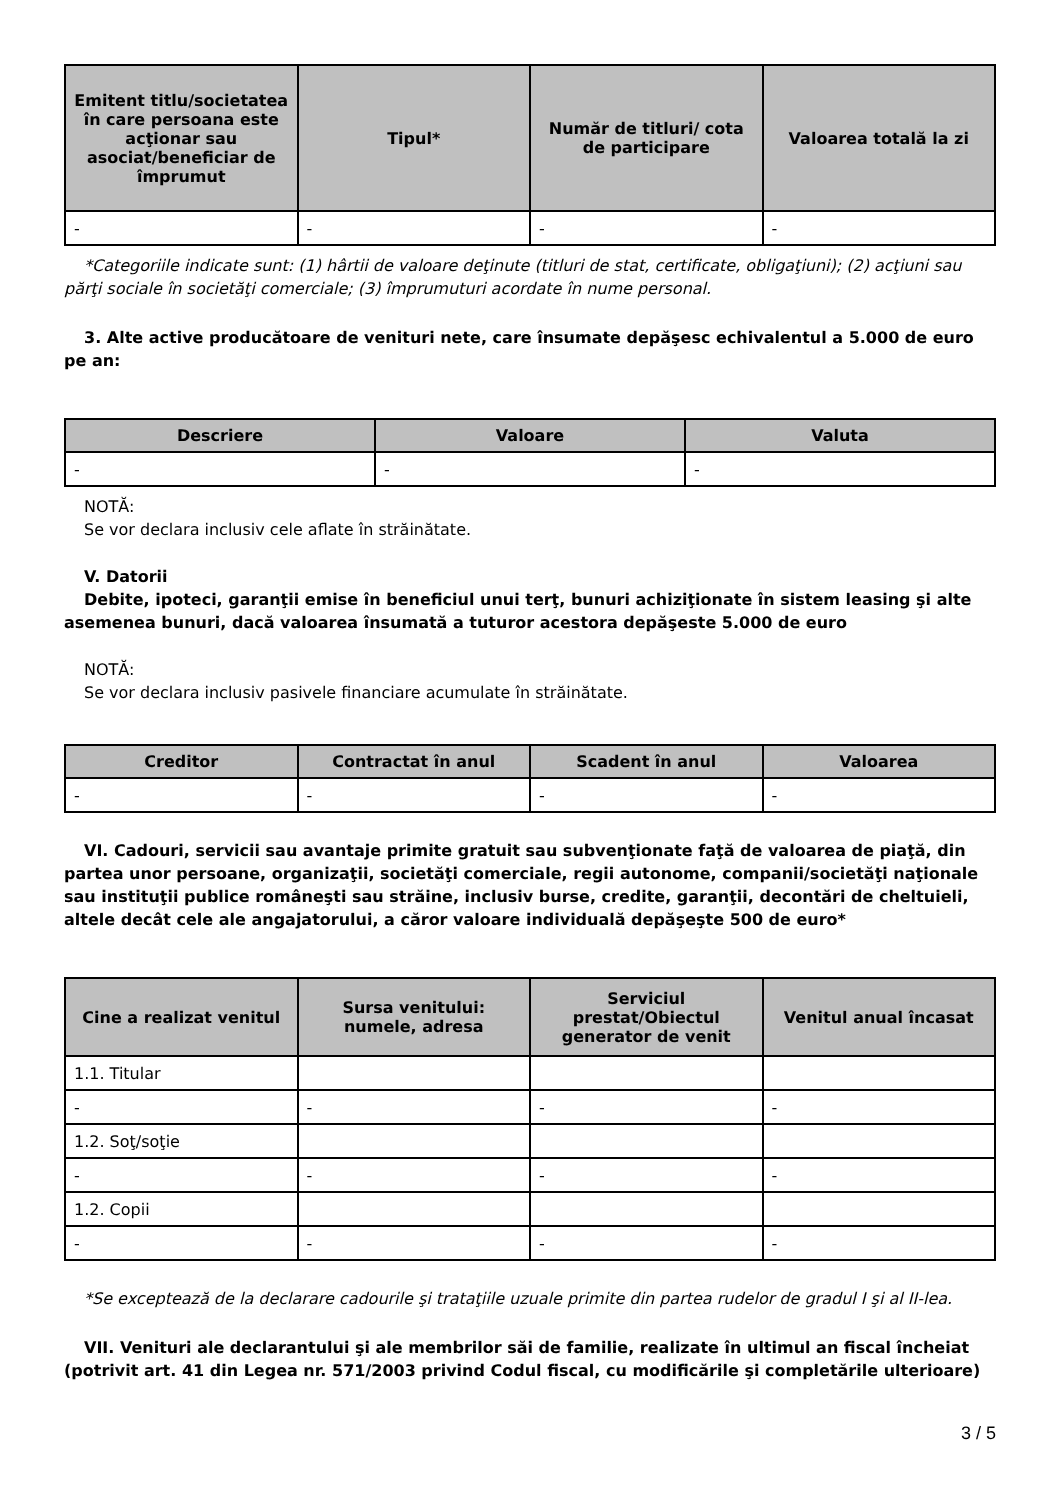| Emitent titlu/societatea în care persoana este acţionar sau asociat/beneficiar de împrumut | Tipul* | Număr de titluri/ cota de participare | Valoarea totală la zi |
| --- | --- | --- | --- |
| - | - | - | - |
*Categoriile indicate sunt: (1) hârtii de valoare deţinute (titluri de stat, certificate, obligaţiuni); (2) acţiuni sau părţi sociale în societăţi comerciale; (3) împrumuturi acordate în nume personal.
3. Alte active producătoare de venituri nete, care însumate depăşesc echivalentul a 5.000 de euro pe an:
| Descriere | Valoare | Valuta |
| --- | --- | --- |
| - | - | - |
NOTĂ:
Se vor declara inclusiv cele aflate în străinătate.
V. Datorii
Debite, ipoteci, garanţii emise în beneficiul unui terţ, bunuri achiziţionate în sistem leasing şi alte asemenea bunuri, dacă valoarea însumată a tuturor acestora depăşeste 5.000 de euro
NOTĂ:
Se vor declara inclusiv pasivele financiare acumulate în străinătate.
| Creditor | Contractat în anul | Scadent în anul | Valoarea |
| --- | --- | --- | --- |
| - | - | - | - |
VI. Cadouri, servicii sau avantaje primite gratuit sau subvenţionate faţă de valoarea de piaţă, din partea unor persoane, organizaţii, societăţi comerciale, regii autonome, companii/societăţi naţionale sau instituţii publice româneşti sau străine, inclusiv burse, credite, garanţii, decontări de cheltuieli, altele decât cele ale angajatorului, a căror valoare individuală depăşeşte 500 de euro*
| Cine a realizat venitul | Sursa venitului: numele, adresa | Serviciul prestat/Obiectul generator de venit | Venitul anual încasat |
| --- | --- | --- | --- |
| 1.1. Titular | | | |
| - | - | - | - |
| 1.2. Soţ/soţie | | | |
| - | - | - | - |
| 1.2. Copii | | | |
| - | - | - | - |
*Se exceptează de la declarare cadourile şi trataţiile uzuale primite din partea rudelor de gradul I şi al II-lea.
VII. Venituri ale declarantului şi ale membrilor săi de familie, realizate în ultimul an fiscal încheiat (potrivit art. 41 din Legea nr. 571/2003 privind Codul fiscal, cu modificările şi completările ulterioare)
3 / 5